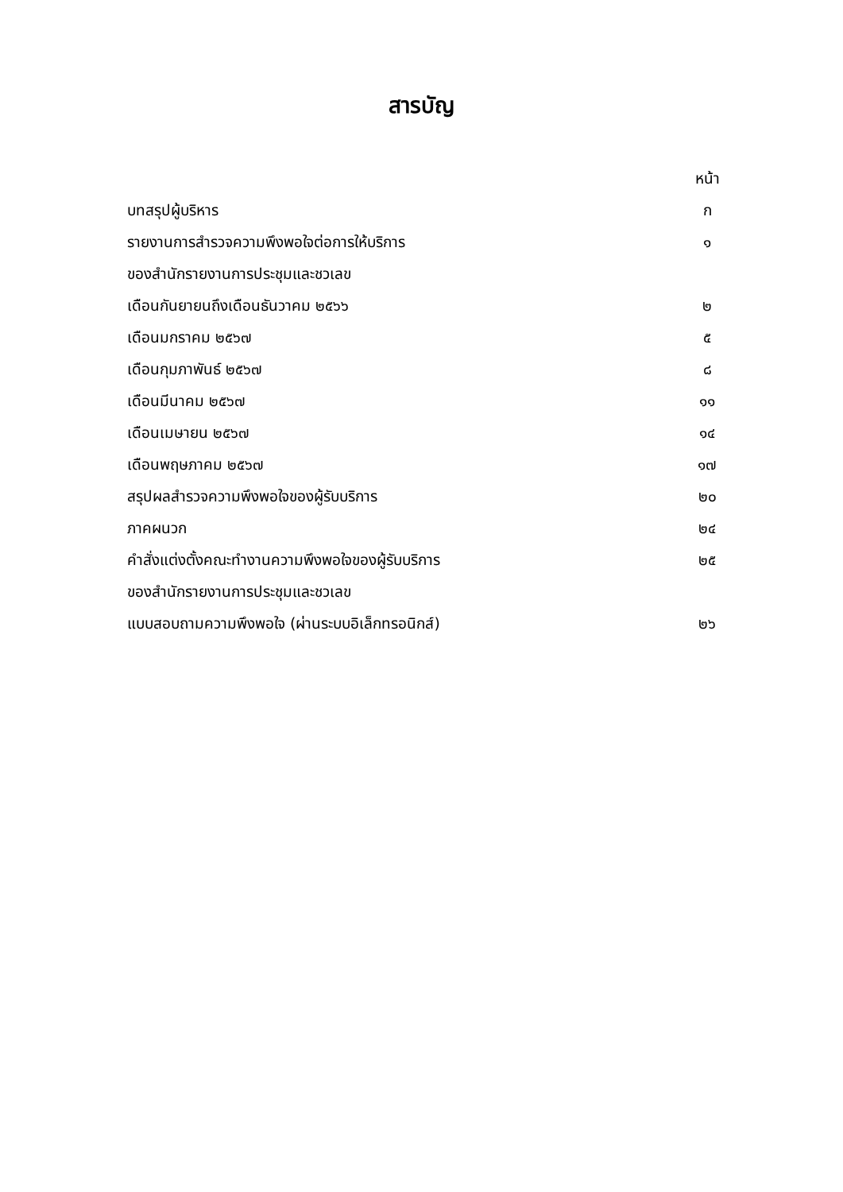สารบัญ
| | หน้า |
| บทสรุปผู้บริหาร | ก |
| รายงานการสำรวจความพึงพอใจต่อการให้บริการ | ๑ |
| ของสำนักรายงานการประชุมและชวเลข | |
| เดือนกันยายนถึงเดือนธันวาคม ๒๕๖๖ | ๒ |
| เดือนมกราคม ๒๕๖๗ | ๕ |
| เดือนกุมภาพันธ์ ๒๕๖๗ | ๘ |
| เดือนมีนาคม ๒๕๖๗ | ๑๑ |
| เดือนเมษายน ๒๕๖๗ | ๑๔ |
| เดือนพฤษภาคม ๒๕๖๗ | ๑๗ |
| สรุปผลสำรวจความพึงพอใจของผู้รับบริการ | ๒๐ |
| ภาคผนวก | ๒๔ |
| คำสั่งแต่งตั้งคณะทำงานความพึงพอใจของผู้รับบริการ | ๒๕ |
| ของสำนักรายงานการประชุมและชวเลข | |
| แบบสอบถามความพึงพอใจ (ผ่านระบบอิเล็กทรอนิกส์) | ๒๖ |